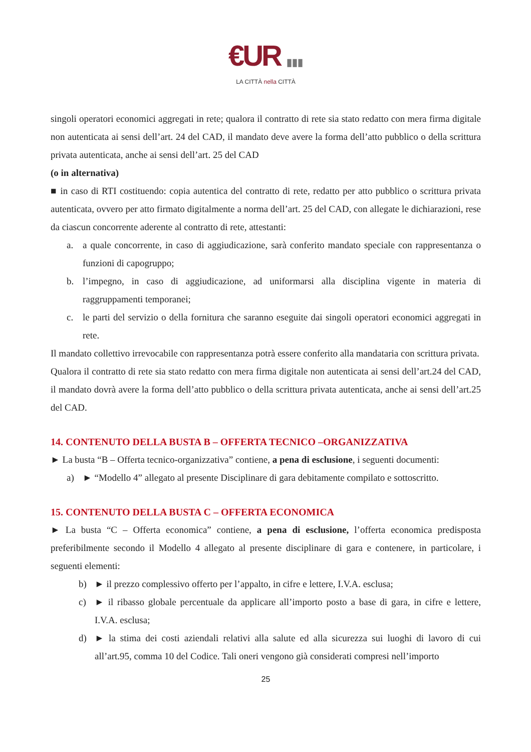€UR ▮▮▮
LA CITTÀ nella CITTÀ
singoli operatori economici aggregati in rete; qualora il contratto di rete sia stato redatto con mera firma digitale non autenticata ai sensi dell’art. 24 del CAD, il mandato deve avere la forma dell’atto pubblico o della scrittura privata autenticata, anche ai sensi dell’art. 25 del CAD
(o in alternativa)
■ in caso di RTI costituendo: copia autentica del contratto di rete, redatto per atto pubblico o scrittura privata autenticata, ovvero per atto firmato digitalmente a norma dell’art. 25 del CAD, con allegate le dichiarazioni, rese da ciascun concorrente aderente al contratto di rete, attestanti:
a. a quale concorrente, in caso di aggiudicazione, sarà conferito mandato speciale con rappresentanza o funzioni di capogruppo;
b. l’impegno, in caso di aggiudicazione, ad uniformarsi alla disciplina vigente in materia di raggruppamenti temporanei;
c. le parti del servizio o della fornitura che saranno eseguite dai singoli operatori economici aggregati in rete.
Il mandato collettivo irrevocabile con rappresentanza potrà essere conferito alla mandataria con scrittura privata.
Qualora il contratto di rete sia stato redatto con mera firma digitale non autenticata ai sensi dell’art.24 del CAD, il mandato dovrà avere la forma dell’atto pubblico o della scrittura privata autenticata, anche ai sensi dell’art.25 del CAD.
14. CONTENUTO DELLA BUSTA B – OFFERTA TECNICO –ORGANIZZATIVA
► La busta “B – Offerta tecnico-organizzativa” contiene, a pena di esclusione, i seguenti documenti:
a) ► “Modello 4” allegato al presente Disciplinare di gara debitamente compilato e sottoscritto.
15. CONTENUTO DELLA BUSTA C – OFFERTA ECONOMICA
► La busta “C – Offerta economica” contiene, a pena di esclusione, l’offerta economica predisposta preferibilmente secondo il Modello 4 allegato al presente disciplinare di gara e contenere, in particolare, i seguenti elementi:
b) ► il prezzo complessivo offerto per l’appalto, in cifre e lettere, I.V.A. esclusa;
c) ► il ribasso globale percentuale da applicare all’importo posto a base di gara, in cifre e lettere, I.V.A. esclusa;
d) ► la stima dei costi aziendali relativi alla salute ed alla sicurezza sui luoghi di lavoro di cui all’art.95, comma 10 del Codice. Tali oneri vengono già considerati compresi nell’importo
25